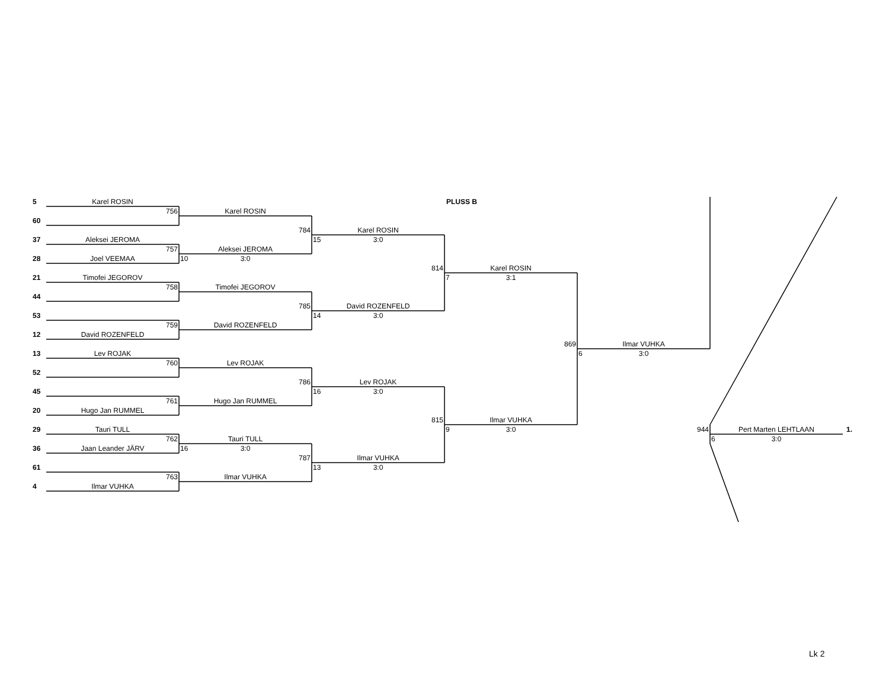5
Karel ROSIN
PLUSS B
756
Karel ROSIN
60
784
Karel ROSIN
37
Aleksei JEROMA
15 3:0
757
Aleksei JEROMA
28
Joel VEEMAA
10 3:0
814
Karel ROSIN
21
Timofei JEGOROV
7 3:1
758
Timofei JEGOROV
44
785
David ROZENFELD
53
14 3:0
759
David ROZENFELD
12
David ROZENFELD
869
Ilmar VUHKA
13
Lev ROJAK
6 3:0
760
Lev ROJAK
52
786
Lev ROJAK
45
16 3:0
761
Hugo Jan RUMMEL
20
Hugo Jan RUMMEL
815
Ilmar VUHKA
29
Tauri TULL
9 3:0
944
Pert Marten LEHTLAAN
1.
762
Tauri TULL
6 3:0
36
Jaan Leander JÄRV
16 3:0
787
Ilmar VUHKA
61
13 3:0
763
Ilmar VUHKA
4
Ilmar VUHKA
Lk 2